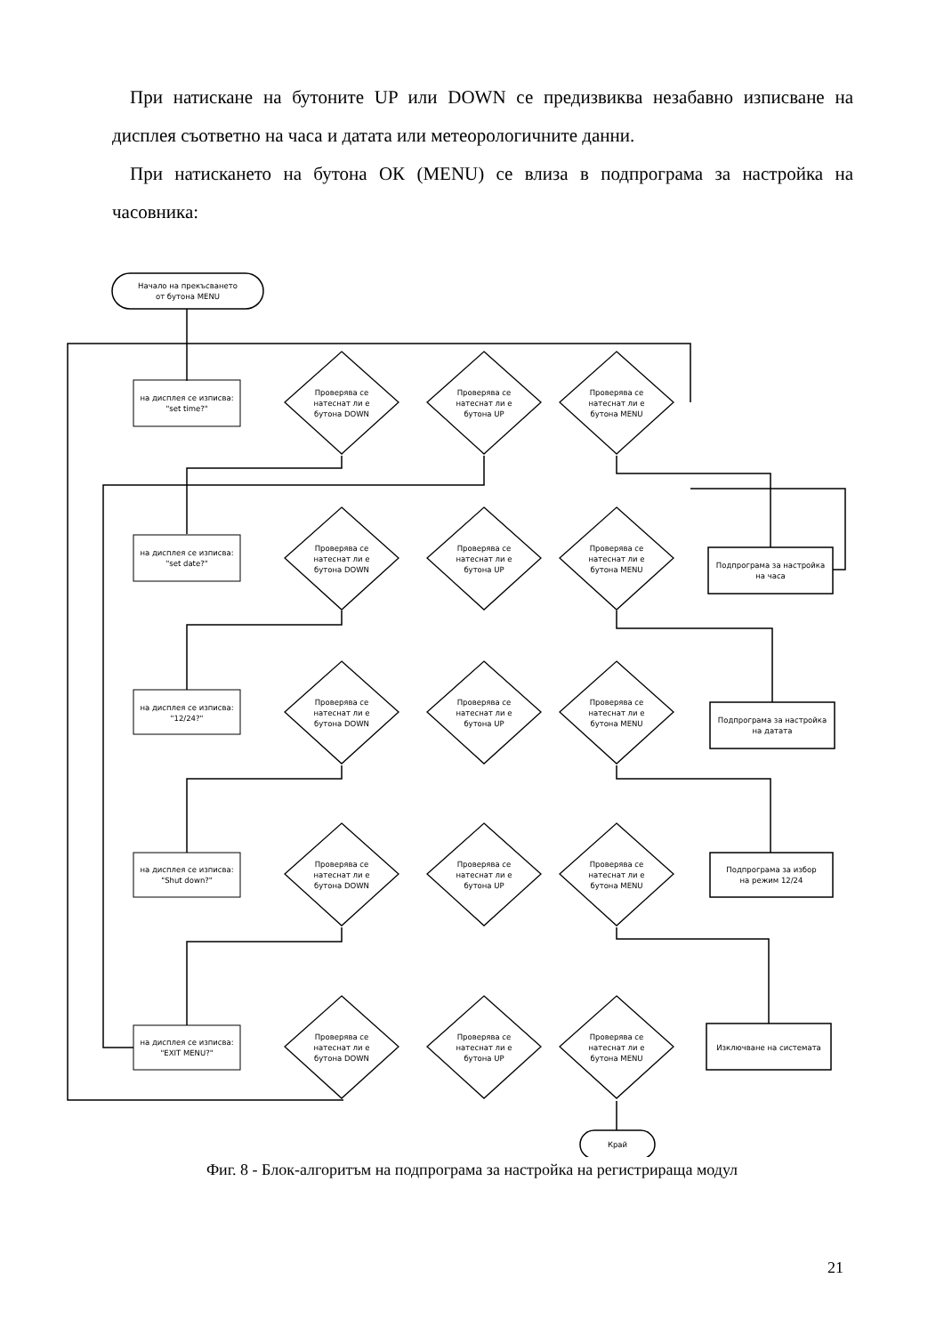При натискане на бутоните UP или DOWN се предизвиква незабавно изписване на дисплея съответно на часа и датата или метеорологичните данни.
При натискането на бутона ОК (MENU) се влиза в подпрограма за настройка на часовника:
Начало на прекъсването
от бутона MENU
Край
Подпрограма за настройка
на часа
Подпрограма за настройка
на датата
Подпрограма за избор
на режим 12/24
Изключване на системата
на дисплея се изписва:
"set time?"
на дисплея се изписва:
"set date?"
на дисплея се изписва:
"12/24?"
на дисплея се изписва:
"Shut down?"
на дисплея се изписва:
"EXIT MENU?"
Проверява се
натеснат ли е
бутона DOWN
Проверява се
натеснат ли е
бутона UP
Проверява се
натеснат ли е
бутона MENU
Проверява се
натеснат ли е
бутона DOWN
Проверява се
натеснат ли е
бутона UP
Проверява се
натеснат ли е
бутона MENU
Проверява се
натеснат ли е
бутона DOWN
Проверява се
натеснат ли е
бутона UP
Проверява се
натеснат ли е
бутона MENU
Проверява се
натеснат ли е
бутона DOWN
Проверява се
натеснат ли е
бутона UP
Проверява се
натеснат ли е
бутона MENU
Проверява се
натеснат ли е
бутона DOWN
Проверява се
натеснат ли е
бутона UP
Проверява се
натеснат ли е
бутона MENU
Фиг. 8 - Блок-алгоритъм на подпрограма за настройка на регистрираща модул
21